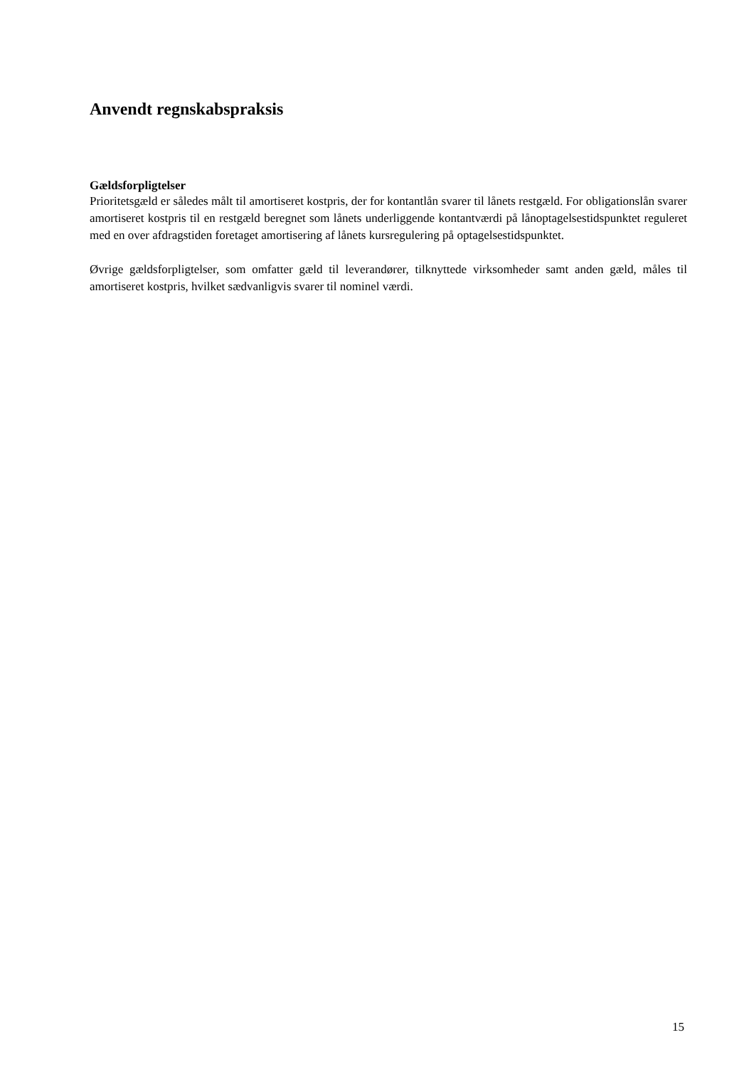Anvendt regnskabspraksis
Gældsforpligtelser
Prioritetsgæld er således målt til amortiseret kostpris, der for kontantlån svarer til lånets restgæld. For obligationslån svarer amortiseret kostpris til en restgæld beregnet som lånets underliggende kontantværdi på lånoptagelsestidspunktet reguleret med en over afdragstiden foretaget amortisering af lånets kursregulering på optagelsestidspunktet.
Øvrige gældsforpligtelser, som omfatter gæld til leverandører, tilknyttede virksomheder samt anden gæld, måles til amortiseret kostpris, hvilket sædvanligvis svarer til nominel værdi.
15